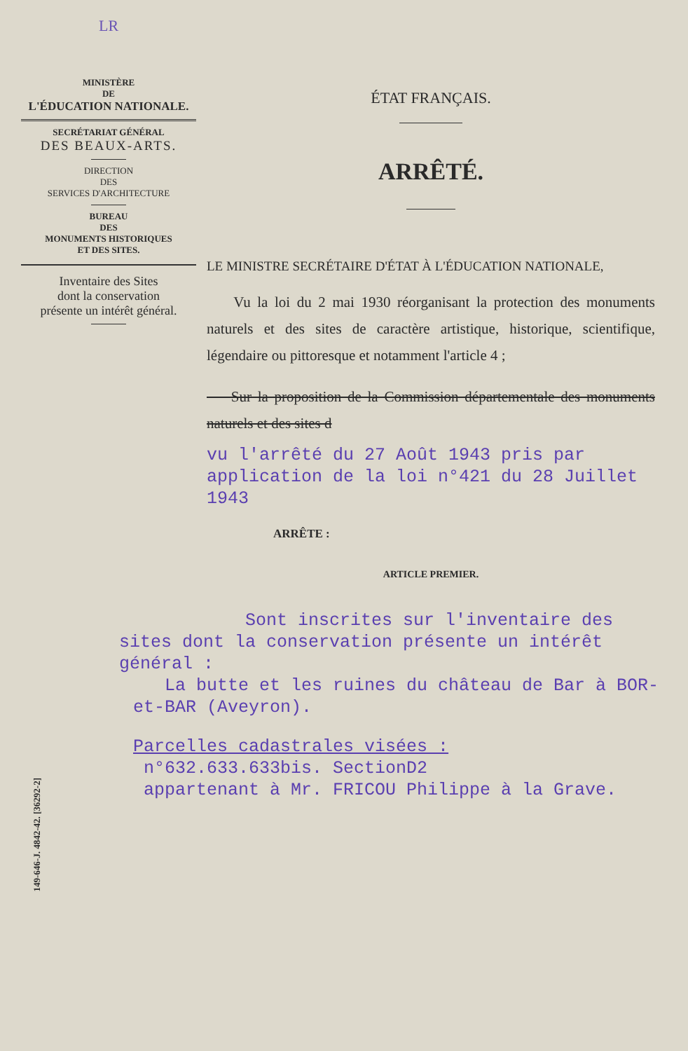LR
MINISTÈRE
DE
L'ÉDUCATION NATIONALE.
SECRÉTARIAT GÉNÉRAL
DES BEAUX-ARTS.
DIRECTION
DES
SERVICES D'ARCHITECTURE
BUREAU
DES
MONUMENTS HISTORIQUES
ET DES SITES.
Inventaire des Sites
dont la conservation
présente un intérêt général.
ÉTAT FRANÇAIS.
ARRÊTÉ.
LE MINISTRE SECRÉTAIRE D'ÉTAT À L'ÉDUCATION NATIONALE,
Vu la loi du 2 mai 1930 réorganisant la protection des monuments naturels et des sites de caractère artistique, historique, scientifique, légendaire ou pittoresque et notamment l'article 4 ;
Sur la proposition de la Commission départementale des monuments naturels et des sites d
vu l'arrêté du 27 Août 1943 pris par application de la loi n°421 du 28 Juillet 1943
ARRÊTE :
ARTICLE PREMIER.
Sont inscrites sur l'inventaire des sites dont la conservation présente un intérêt général :
La butte et les ruines du château de Bar à BOR-et-BAR (Aveyron).
Parcelles cadastrales visées :
n°632.633.633bis. SectionD2
appartenant à Mr. FRICOU Philippe à la Grave.
149-646-J. 4842-42. [36292-2]